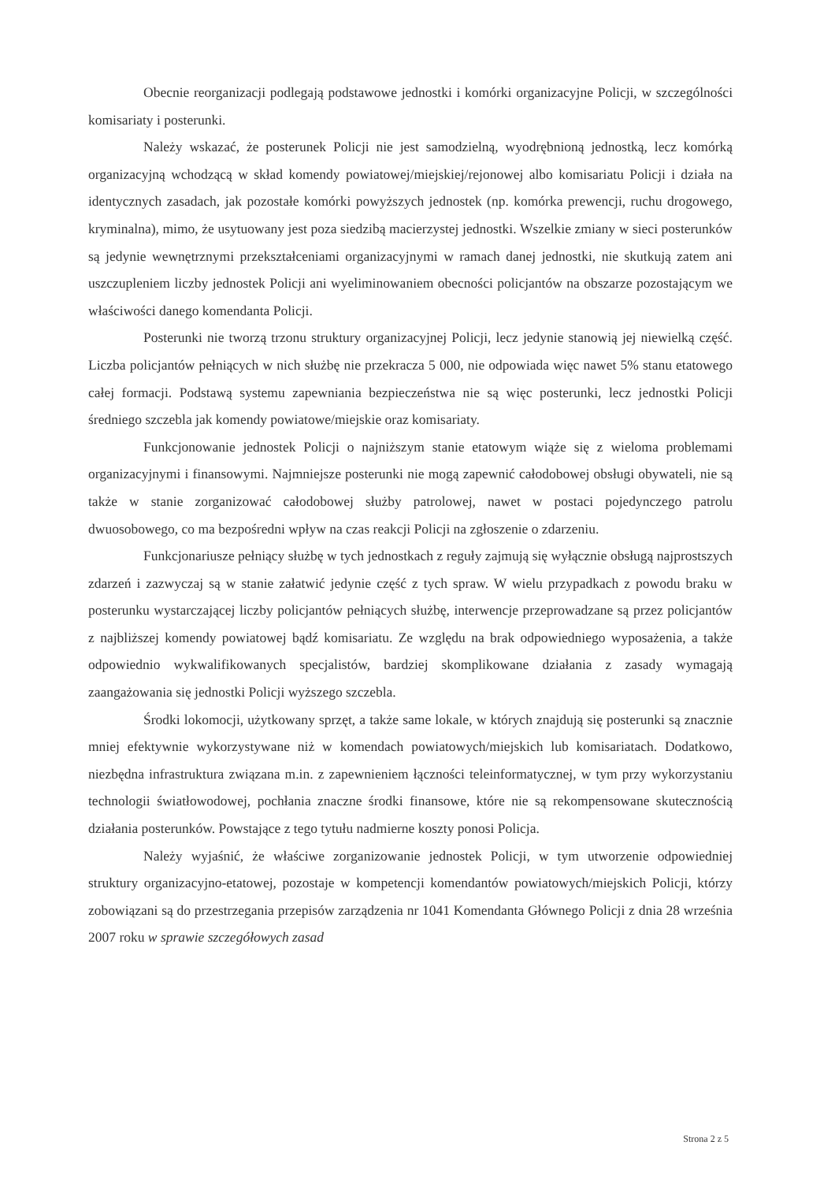Obecnie reorganizacji podlegają podstawowe jednostki i komórki organizacyjne Policji, w szczególności komisariaty i posterunki.
Należy wskazać, że posterunek Policji nie jest samodzielną, wyodrębnioną jednostką, lecz komórką organizacyjną wchodzącą w skład komendy powiatowej/miejskiej/rejonowej albo komisariatu Policji i działa na identycznych zasadach, jak pozostałe komórki powyższych jednostek (np. komórka prewencji, ruchu drogowego, kryminalna), mimo, że usytuowany jest poza siedzibą macierzystej jednostki. Wszelkie zmiany w sieci posterunków są jedynie wewnętrznymi przekształceniami organizacyjnymi w ramach danej jednostki, nie skutkują zatem ani uszczupleniem liczby jednostek Policji ani wyeliminowaniem obecności policjantów na obszarze pozostającym we właściwości danego komendanta Policji.
Posterunki nie tworzą trzonu struktury organizacyjnej Policji, lecz jedynie stanowią jej niewielką część. Liczba policjantów pełniących w nich służbę nie przekracza 5 000, nie odpowiada więc nawet 5% stanu etatowego całej formacji. Podstawą systemu zapewniania bezpieczeństwa nie są więc posterunki, lecz jednostki Policji średniego szczebla jak komendy powiatowe/miejskie oraz komisariaty.
Funkcjonowanie jednostek Policji o najniższym stanie etatowym wiąże się z wieloma problemami organizacyjnymi i finansowymi. Najmniejsze posterunki nie mogą zapewnić całodobowej obsługi obywateli, nie są także w stanie zorganizować całodobowej służby patrolowej, nawet w postaci pojedynczego patrolu dwuosobowego, co ma bezpośredni wpływ na czas reakcji Policji na zgłoszenie o zdarzeniu.
Funkcjonariusze pełniący służbę w tych jednostkach z reguły zajmują się wyłącznie obsługą najprostszych zdarzeń i zazwyczaj są w stanie załatwić jedynie część z tych spraw. W wielu przypadkach z powodu braku w posterunku wystarczającej liczby policjantów pełniących służbę, interwencje przeprowadzane są przez policjantów z najbliższej komendy powiatowej bądź komisariatu. Ze względu na brak odpowiedniego wyposażenia, a także odpowiednio wykwalifikowanych specjalistów, bardziej skomplikowane działania z zasady wymagają zaangażowania się jednostki Policji wyższego szczebla.
Środki lokomocji, użytkowany sprzęt, a także same lokale, w których znajdują się posterunki są znacznie mniej efektywnie wykorzystywane niż w komendach powiatowych/miejskich lub komisariatach. Dodatkowo, niezbędna infrastruktura związana m.in. z zapewnieniem łączności teleinformatycznej, w tym przy wykorzystaniu technologii światłowodowej, pochłania znaczne środki finansowe, które nie są rekompensowane skutecznością działania posterunków. Powstające z tego tytułu nadmierne koszty ponosi Policja.
Należy wyjaśnić, że właściwe zorganizowanie jednostek Policji, w tym utworzenie odpowiedniej struktury organizacyjno-etatowej, pozostaje w kompetencji komendantów powiatowych/miejskich Policji, którzy zobowiązani są do przestrzegania przepisów zarządzenia nr 1041 Komendanta Głównego Policji z dnia 28 września 2007 roku w sprawie szczegółowych zasad
Strona 2 z 5